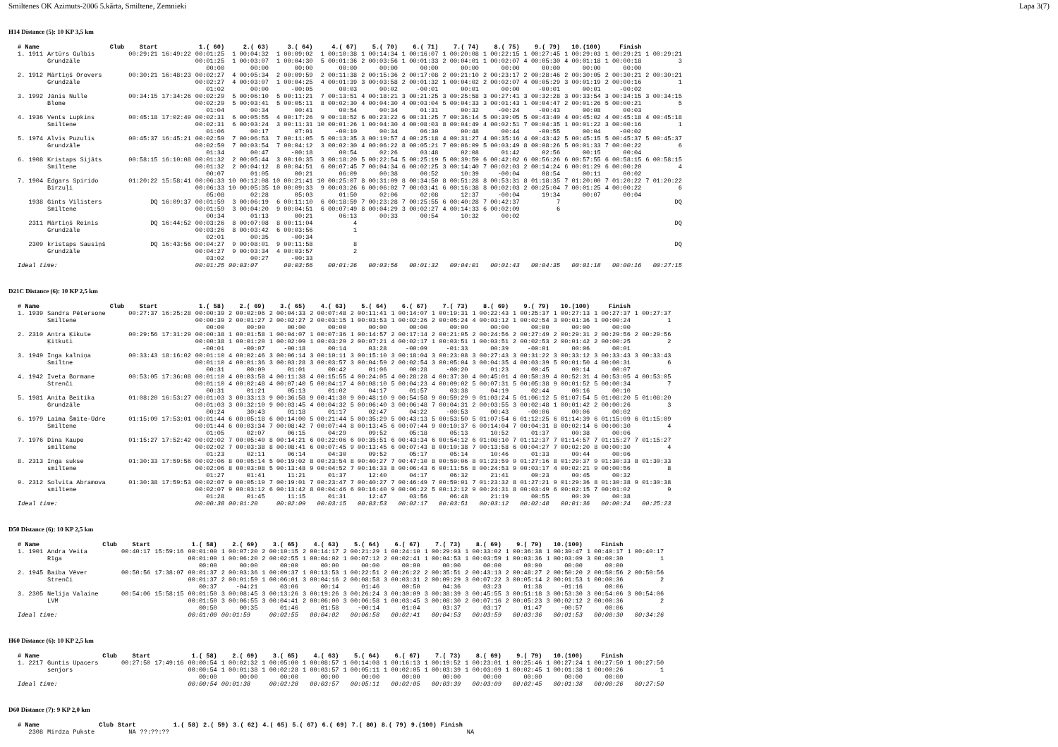Smiltenes OK Azimuts-2006 5.kārta, Smiltene, Zemnieki Lapa 3(7)
H14 Distance (5): 10 KP 3,5 km
| # Name | | Club | Start | | 1.( 60) | 2.( 63) | 3.( 64) | 4.( 67) | 5.( 70) | 6.( 71) | 7.( 74) | 8.( 75) | 9.( 79) | 10.(100) | Finish | |
| --- | --- | --- | --- | --- | --- | --- | --- | --- | --- | --- | --- | --- | --- | --- | --- | --- |
| 1. 1911 | Artūrs Gulbis | | 00:29:21 | 16:49:22 | 00:01:25 | 1 00:04:32 | 1 00:09:02 | 1 00:10:38 | 1 00:14:34 | 1 00:16:07 | 1 00:20:08 | 1 00:22:15 | 1 00:27:45 | 1 00:29:03 | 1 00:29:21 | 1 00:29:21 |
| | Grundzāle | | | | 00:01:25 | 1 00:03:07 | 1 00:04:30 | 5 00:01:36 | 2 00:03:56 | 1 00:01:33 | 2 00:04:01 | 1 00:02:07 | 4 00:05:30 | 4 00:01:18 | 1 00:00:18 | 3 |
| | | | | | 00:00 | 00:00 | 00:00 | 00:00 | 00:00 | 00:00 | 00:00 | 00:00 | 00:00 | 00:00 | 00:00 | |
| 2. 1912 | Mārtiņš Orovers | | 00:30:21 | 16:48:23 | 00:02:27 | 4 00:05:34 | 2 00:09:59 | 2 00:11:38 | 2 00:15:36 | 2 00:17:08 | 2 00:21:10 | 2 00:23:17 | 2 00:28:46 | 2 00:30:05 | 2 00:30:21 | 2 00:30:21 |
| | Grundzāle | | | | 00:02:27 | 4 00:03:07 | 1 00:04:25 | 4 00:01:39 | 3 00:03:58 | 2 00:01:32 | 1 00:04:02 | 2 00:02:07 | 4 00:05:29 | 3 00:01:19 | 2 00:00:16 | 1 |
| | | | | | 01:02 | 00:00 | -00:05 | 00:03 | 00:02 | -00:01 | 00:01 | 00:00 | -00:01 | 00:01 | -00:02 | |
| 3. 1992 | Jānis Nulle | | 00:34:15 | 17:34:26 | 00:02:29 | 5 00:06:10 | 5 00:11:21 | 7 00:13:51 | 4 00:18:21 | 3 00:21:25 | 3 00:25:58 | 3 00:27:41 | 3 00:32:28 | 3 00:33:54 | 3 00:34:15 | 3 00:34:15 |
| | Blome | | | | 00:02:29 | 5 00:03:41 | 5 00:05:11 | 8 00:02:30 | 4 00:04:30 | 4 00:03:04 | 5 00:04:33 | 3 00:01:43 | 1 00:04:47 | 2 00:01:26 | 5 00:00:21 | 5 |
| | | | | | 01:04 | 00:34 | 00:41 | 00:54 | 00:34 | 01:31 | 00:32 | -00:24 | -00:43 | 00:08 | 00:03 | |
| 4. 1936 | Vents Lupkins | | 00:45:18 | 17:02:49 | 00:02:31 | 6 00:05:55 | 4 00:17:26 | 9 00:18:52 | 6 00:23:22 | 6 00:31:25 | 7 00:36:14 | 5 00:39:05 | 5 00:43:40 | 4 00:45:02 | 4 00:45:18 | 4 00:45:18 |
| | Smiltene | | | | 00:02:31 | 6 00:03:24 | 3 00:11:31 | 10 00:01:26 | 1 00:04:30 | 4 00:08:03 | 8 00:04:49 | 4 00:02:51 | 7 00:04:35 | 1 00:01:22 | 3 00:00:16 | 1 |
| | | | | | 01:06 | 00:17 | 07:01 | -00:10 | 00:34 | 06:30 | 00:48 | 00:44 | -00:55 | 00:04 | -00:02 | |
| 5. 1974 | Alvis Puzulis | | 00:45:37 | 16:45:21 | 00:02:59 | 7 00:06:53 | 7 00:11:05 | 5 00:13:35 | 3 00:19:57 | 4 00:25:18 | 4 00:31:27 | 4 00:35:16 | 4 00:43:42 | 5 00:45:15 | 5 00:45:37 | 5 00:45:37 |
| | Grundzāle | | | | 00:02:59 | 7 00:03:54 | 7 00:04:12 | 3 00:02:30 | 4 00:06:22 | 8 00:05:21 | 7 00:06:09 | 5 00:03:49 | 8 00:08:26 | 5 00:01:33 | 7 00:00:22 | 6 |
| | | | | | 01:34 | 00:47 | -00:18 | 00:54 | 02:26 | 03:48 | 02:08 | 01:42 | 02:56 | 00:15 | 00:04 | |
| 6. 1908 | Kristaps Sijāts | | 00:58:15 | 16:10:08 | 00:01:32 | 2 00:05:44 | 3 00:10:35 | 3 00:18:20 | 5 00:22:54 | 5 00:25:19 | 5 00:39:59 | 6 00:42:02 | 6 00:56:26 | 6 00:57:55 | 6 00:58:15 | 6 00:58:15 |
| | Smiltene | | | | 00:01:32 | 2 00:04:12 | 8 00:04:51 | 6 00:07:45 | 7 00:04:34 | 6 00:02:25 | 3 00:14:40 | 7 00:02:03 | 2 00:14:24 | 6 00:01:29 | 6 00:00:20 | 4 |
| | | | | | 00:07 | 01:05 | 00:21 | 06:09 | 00:38 | 00:52 | 10:39 | -00:04 | 08:54 | 00:11 | 00:02 | |
| 7. 1904 | Edgars Spirido | | 01:20:22 | 15:58:41 | 00:06:33 | 10 00:12:08 | 10 00:21:41 | 10 00:25:07 | 8 00:31:09 | 8 00:34:50 | 8 00:51:28 | 8 00:53:31 | 8 01:18:35 | 7 01:20:00 | 7 01:20:22 | 7 01:20:22 |
| | Birzuļi | | | | 00:06:33 | 10 00:05:35 | 10 00:09:33 | 9 00:03:26 | 6 00:06:02 | 7 00:03:41 | 6 00:16:38 | 8 00:02:03 | 2 00:25:04 | 7 00:01:25 | 4 00:00:22 | 6 |
| | | | | | 05:08 | 02:28 | 05:03 | 01:50 | 02:06 | 02:08 | 12:37 | -00:04 | 19:34 | 00:07 | 00:04 | |
| 1938 | Gints Vilisters | | DQ | 16:09:37 | 00:01:59 | 3 00:06:19 | 6 00:11:10 | 6 00:18:59 | 7 00:23:28 | 7 00:25:55 | 6 00:40:28 | 7 00:42:37 | 7 | | | DQ |
| | Smiltene | | | | 00:01:59 | 3 00:04:20 | 9 00:04:51 | 6 00:07:49 | 8 00:04:29 | 3 00:02:27 | 4 00:14:33 | 6 00:02:09 | 6 | | | |
| | | | | | 00:34 | 01:13 | 00:21 | 06:13 | 00:33 | 00:54 | 10:32 | 00:02 | | | | |
| 2311 | Mārtiņš Reinis | | DQ | 16:44:52 | 00:03:26 | 8 00:07:08 | 8 00:11:04 | 4 | | | | | | | | DQ |
| | Grundzāle | | | | 00:03:26 | 8 00:03:42 | 6 00:03:56 | 1 | | | | | | | | |
| | | | | | 02:01 | 00:35 | -00:34 | | | | | | | | | |
| 2309 | kristaps Sausiņš | | DQ | 16:43:56 | 00:04:27 | 9 00:08:01 | 9 00:11:58 | 8 | | | | | | | | DQ |
| | Grundzāle | | | | 00:04:27 | 9 00:03:34 | 4 00:03:57 | 2 | | | | | | | | |
| | | | | | 03:02 | 00:27 | -00:33 | | | | | | | | | |
| Ideal time: | | | | | 00:01:25 | 00:03:07 | 00:03:56 | 00:01:26 | 00:03:56 | 00:01:32 | 00:04:01 | 00:01:43 | 00:04:35 | 00:01:18 | 00:00:16 | 00:27:15 |
D21C Distance (6): 10 KP 2,5 km
| # Name | | Club | Start | | 1.( 58) | 2.( 69) | 3.( 65) | 4.( 63) | 5.( 64) | 6.( 67) | 7.( 73) | 8.( 69) | 9.( 79) | 10.(100) | Finish | |
| --- | --- | --- | --- | --- | --- | --- | --- | --- | --- | --- | --- | --- | --- | --- | --- | --- |
| 1. 1939 | Sandra Pētersone | | 00:27:37 | 16:25:28 | 00:00:39 | 2 00:02:06 | 2 00:04:33 | 2 00:07:48 | 2 00:11:41 | 1 00:14:07 | 1 00:19:31 | 1 00:22:43 | 1 00:25:37 | 1 00:27:13 | 1 00:27:37 | 1 00:27:37 |
| | Smiltene | | | | 00:00:39 | 2 00:01:27 | 2 00:02:27 | 2 00:03:15 | 1 00:03:53 | 1 00:02:26 | 2 00:05:24 | 4 00:03:12 | 1 00:02:54 | 3 00:01:36 | 1 00:00:24 | 1 |
| | | | | | 00:00 | 00:00 | 00:00 | 00:00 | 00:00 | 00:00 | 00:00 | 00:00 | 00:00 | 00:00 | 00:00 | |
| 2. 2310 | Antra Ķikute | | 00:29:56 | 17:31:29 | 00:00:38 | 1 00:01:58 | 1 00:04:07 | 1 00:07:36 | 1 00:14:57 | 2 00:17:14 | 2 00:21:05 | 2 00:24:56 | 2 00:27:49 | 2 00:29:31 | 2 00:29:56 | 2 00:29:56 |
| | Ķitkuti | | | | 00:00:38 | 1 00:01:20 | 1 00:02:09 | 1 00:03:29 | 2 00:07:21 | 4 00:02:17 | 1 00:03:51 | 1 00:03:51 | 2 00:02:53 | 2 00:01:42 | 2 00:00:25 | 2 |
| | | | | | -00:01 | -00:07 | -00:18 | 00:14 | 03:28 | -00:09 | -01:33 | 00:39 | -00:01 | 00:06 | 00:01 | |
| 3. 1949 | Inga kalniņa | | 00:33:43 | 18:16:02 | 00:01:10 | 4 00:02:46 | 3 00:06:14 | 3 00:10:11 | 3 00:15:10 | 3 00:18:04 | 3 00:23:08 | 3 00:27:43 | 3 00:31:22 | 3 00:33:12 | 3 00:33:43 | 3 00:33:43 |
| | Smiltne | | | | 00:01:10 | 4 00:01:36 | 3 00:03:28 | 3 00:03:57 | 3 00:04:59 | 2 00:02:54 | 3 00:05:04 | 3 00:04:35 | 4 00:03:39 | 5 00:01:50 | 4 00:00:31 | 6 |
| | | | | | 00:31 | 00:09 | 01:01 | 00:42 | 01:06 | 00:28 | -00:20 | 01:23 | 00:45 | 00:14 | 00:07 | |
| 4. 1942 | Iveta Bormane | | 00:53:05 | 17:36:08 | 00:01:10 | 4 00:03:58 | 4 00:11:38 | 4 00:15:55 | 4 00:24:05 | 4 00:28:28 | 4 00:37:30 | 4 00:45:01 | 4 00:50:39 | 4 00:52:31 | 4 00:53:05 | 4 00:53:05 |
| | Strenči | | | | 00:01:10 | 4 00:02:48 | 4 00:07:40 | 5 00:04:17 | 4 00:08:10 | 5 00:04:23 | 4 00:09:02 | 5 00:07:31 | 5 00:05:38 | 9 00:01:52 | 5 00:00:34 | 7 |
| | | | | | 00:31 | 01:21 | 05:13 | 01:02 | 04:17 | 01:57 | 03:38 | 04:19 | 02:44 | 00:16 | 00:10 | |
| 5. 1981 | Anita Beitika | | 01:08:20 | 16:53:27 | 00:01:03 | 3 00:33:13 | 9 00:36:58 | 9 00:41:30 | 9 00:48:10 | 9 00:54:58 | 9 00:59:29 | 9 01:03:24 | 5 01:06:12 | 5 01:07:54 | 5 01:08:20 | 5 01:08:20 |
| | Grundzāle | | | | 00:01:03 | 3 00:32:10 | 9 00:03:45 | 4 00:04:32 | 5 00:06:40 | 3 00:06:48 | 7 00:04:31 | 2 00:03:55 | 3 00:02:48 | 1 00:01:42 | 2 00:00:26 | 3 |
| | | | | | 00:24 | 30:43 | 01:18 | 01:17 | 02:47 | 04:22 | -00:53 | 00:43 | -00:06 | 00:06 | 00:02 | |
| 6. 1979 | Laima Šmite-Ūdre | | 01:15:09 | 17:53:01 | 00:01:44 | 6 00:05:18 | 6 00:14:00 | 5 00:21:44 | 5 00:35:29 | 5 00:43:13 | 5 00:53:50 | 5 01:07:54 | 6 01:12:25 | 6 01:14:39 | 6 01:15:09 | 6 01:15:09 |
| | Smiltene | | | | 00:01:44 | 6 00:03:34 | 7 00:08:42 | 7 00:07:44 | 8 00:13:45 | 6 00:07:44 | 9 00:10:37 | 6 00:14:04 | 7 00:04:31 | 8 00:02:14 | 6 00:00:30 | 4 |
| | | | | | 01:05 | 02:07 | 06:15 | 04:29 | 09:52 | 05:18 | 05:13 | 10:52 | 01:37 | 00:38 | 00:06 | |
| 7. 1976 | Dina Kaupe | | 01:15:27 | 17:52:42 | 00:02:02 | 7 00:05:40 | 8 00:14:21 | 6 00:22:06 | 6 00:35:51 | 6 00:43:34 | 6 00:54:12 | 6 01:08:10 | 7 01:12:37 | 7 01:14:57 | 7 01:15:27 | 7 01:15:27 |
| | smiltene | | | | 00:02:02 | 7 00:03:38 | 8 00:08:41 | 6 00:07:45 | 9 00:13:45 | 6 00:07:43 | 8 00:10:38 | 7 00:13:58 | 6 00:04:27 | 7 00:02:20 | 8 00:00:30 | 4 |
| | | | | | 01:23 | 02:11 | 06:14 | 04:30 | 09:52 | 05:17 | 05:14 | 10:46 | 01:33 | 00:44 | 00:06 | |
| 8. 2313 | Inga sukse | | 01:30:33 | 17:59:56 | 00:02:06 | 8 00:05:14 | 5 00:19:02 | 8 00:23:54 | 8 00:40:27 | 7 00:47:10 | 8 00:59:06 | 8 01:23:59 | 9 01:27:16 | 8 01:29:37 | 9 01:30:33 | 8 01:30:33 |
| | smiltene | | | | 00:02:06 | 8 00:03:08 | 5 00:13:48 | 9 00:04:52 | 7 00:16:33 | 8 00:06:43 | 6 00:11:56 | 8 00:24:53 | 9 00:03:17 | 4 00:02:21 | 9 00:00:56 | 8 |
| | | | | | 01:27 | 01:41 | 11:21 | 01:37 | 12:40 | 04:17 | 06:32 | 21:41 | 00:23 | 00:45 | 00:32 | |
| 9. 2312 | Solvita Abramova | | 01:30:38 | 17:59:53 | 00:02:07 | 9 00:05:19 | 7 00:19:01 | 7 00:23:47 | 7 00:40:27 | 7 00:46:49 | 7 00:59:01 | 7 01:23:32 | 8 01:27:21 | 9 01:29:36 | 8 01:30:38 | 9 01:30:38 |
| | smiltene | | | | 00:02:07 | 9 00:03:12 | 6 00:13:42 | 8 00:04:46 | 6 00:16:40 | 9 00:06:22 | 5 00:12:12 | 9 00:24:31 | 8 00:03:49 | 6 00:02:15 | 7 00:01:02 | 9 |
| | | | | | 01:28 | 01:45 | 11:15 | 01:31 | 12:47 | 03:56 | 06:48 | 21:19 | 00:55 | 00:39 | 00:38 | |
| Ideal time: | | | | | 00:00:38 | 00:01:20 | 00:02:09 | 00:03:15 | 00:03:53 | 00:02:17 | 00:03:51 | 00:03:12 | 00:02:48 | 00:01:36 | 00:00:24 | 00:25:23 |
D50 Distance (6): 10 KP 2,5 km
| # Name | | Club | Start | | 1.( 58) | 2.( 69) | 3.( 65) | 4.( 63) | 5.( 64) | 6.( 67) | 7.( 73) | 8.( 69) | 9.( 79) | 10.(100) | Finish | |
| --- | --- | --- | --- | --- | --- | --- | --- | --- | --- | --- | --- | --- | --- | --- | --- | --- |
| 1. 1901 | Andra Veita | | 00:40:17 | 15:59:16 | 00:01:00 | 1 00:07:20 | 2 00:10:15 | 2 00:14:17 | 2 00:21:29 | 1 00:24:10 | 1 00:29:03 | 1 00:33:02 | 1 00:36:38 | 1 00:39:47 | 1 00:40:17 | 1 00:40:17 |
| | Rīga | | | | 00:01:00 | 1 00:06:20 | 2 00:02:55 | 1 00:04:02 | 1 00:07:12 | 2 00:02:41 | 1 00:04:53 | 1 00:03:59 | 1 00:03:36 | 1 00:03:09 | 3 00:00:30 | 1 |
| | | | | | 00:00 | 00:00 | 00:00 | 00:00 | 00:00 | 00:00 | 00:00 | 00:00 | 00:00 | 00:00 | 00:00 | |
| 2. 1945 | Baiba Vēver | | 00:50:56 | 17:38:07 | 00:01:37 | 2 00:03:36 | 1 00:09:37 | 1 00:13:53 | 1 00:22:51 | 2 00:26:22 | 2 00:35:51 | 2 00:43:13 | 2 00:48:27 | 2 00:50:20 | 2 00:50:56 | 2 00:50:56 |
| | Strenči | | | | 00:01:37 | 2 00:01:59 | 1 00:06:01 | 3 00:04:16 | 2 00:08:58 | 3 00:03:31 | 2 00:09:29 | 3 00:07:22 | 3 00:05:14 | 2 00:01:53 | 1 00:00:36 | 2 |
| | | | | | 00:37 | -04:21 | 03:06 | 00:14 | 01:46 | 00:50 | 04:36 | 03:23 | 01:38 | -01:16 | 00:06 | |
| 3. 2305 | Nelija Valaine | | 00:54:06 | 15:58:15 | 00:01:50 | 3 00:08:45 | 3 00:13:26 | 3 00:19:26 | 3 00:26:24 | 3 00:30:09 | 3 00:38:39 | 3 00:45:55 | 3 00:51:18 | 3 00:53:30 | 3 00:54:06 | 3 00:54:06 |
| | LVM | | | | 00:01:50 | 3 00:06:55 | 3 00:04:41 | 2 00:06:00 | 3 00:06:58 | 1 00:03:45 | 3 00:08:30 | 2 00:07:16 | 2 00:05:23 | 3 00:02:12 | 2 00:00:36 | 2 |
| | | | | | 00:50 | 00:35 | 01:46 | 01:58 | -00:14 | 01:04 | 03:37 | 03:17 | 01:47 | -00:57 | 00:06 | |
| Ideal time: | | | | | 00:01:00 | 00:01:59 | 00:02:55 | 00:04:02 | 00:06:58 | 00:02:41 | 00:04:53 | 00:03:59 | 00:03:36 | 00:01:53 | 00:00:30 | 00:34:26 |
H60 Distance (6): 10 KP 2,5 km
| # Name | | Club | Start | | 1.( 58) | 2.( 69) | 3.( 65) | 4.( 63) | 5.( 64) | 6.( 67) | 7.( 73) | 8.( 69) | 9.( 79) | 10.(100) | Finish | |
| --- | --- | --- | --- | --- | --- | --- | --- | --- | --- | --- | --- | --- | --- | --- | --- | --- |
| 1. 2217 | Guntis Upacers | | 00:27:50 | 17:49:16 | 00:00:54 | 1 00:02:32 | 1 00:05:00 | 1 00:08:57 | 1 00:14:08 | 1 00:16:13 | 1 00:19:52 | 1 00:23:01 | 1 00:25:46 | 1 00:27:24 | 1 00:27:50 | 1 00:27:50 |
| | senjors | | | | 00:00:54 | 1 00:01:38 | 1 00:02:28 | 1 00:03:57 | 1 00:05:11 | 1 00:02:05 | 1 00:03:39 | 1 00:03:09 | 1 00:02:45 | 1 00:01:38 | 1 00:00:26 | 1 |
| | | | | | 00:00 | 00:00 | 00:00 | 00:00 | 00:00 | 00:00 | 00:00 | 00:00 | 00:00 | 00:00 | 00:00 | |
| Ideal time: | | | | | 00:00:54 | 00:01:38 | 00:02:28 | 00:03:57 | 00:05:11 | 00:02:05 | 00:03:39 | 00:03:09 | 00:02:45 | 00:01:38 | 00:00:26 | 00:27:50 |
D60 Distance (7): 9 KP 2,0 km
| # Name | | Club | Start | | 1.( 58) | 2.( 59) | 3.( 62) | 4.( 65) | 5.( 67) | 6.( 69) | 7.( 80) | 8.( 79) | 9.(100) | Finish | |
| --- | --- | --- | --- | --- | --- | --- | --- | --- | --- | --- | --- | --- | --- | --- | --- |
| 2308 | Mirdza Pukste | | NA | ??:??:?? | | | | | | | | | | | NA |